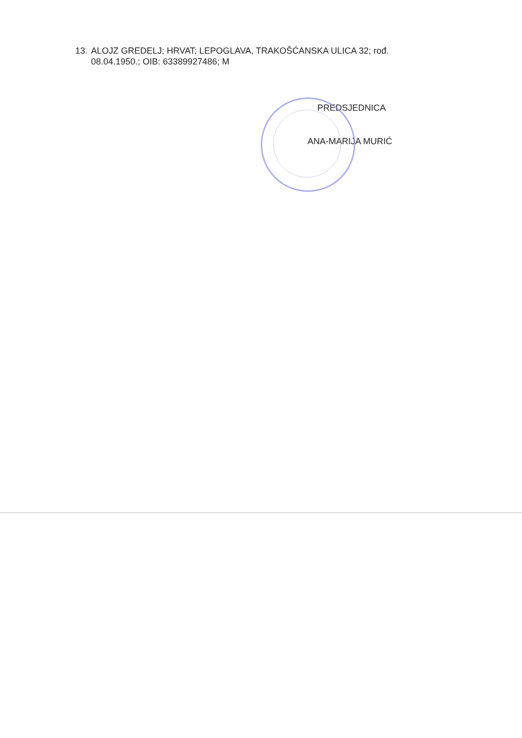13. ALOJZ GREDELJ; HRVAT; LEPOGLAVA, TRAKOŠĆANSKA ULICA 32; rođ.
08.04.1950.; OIB: 63389927486; M
PREDSJEDNICA
ANA-MARIJA MURIĆ